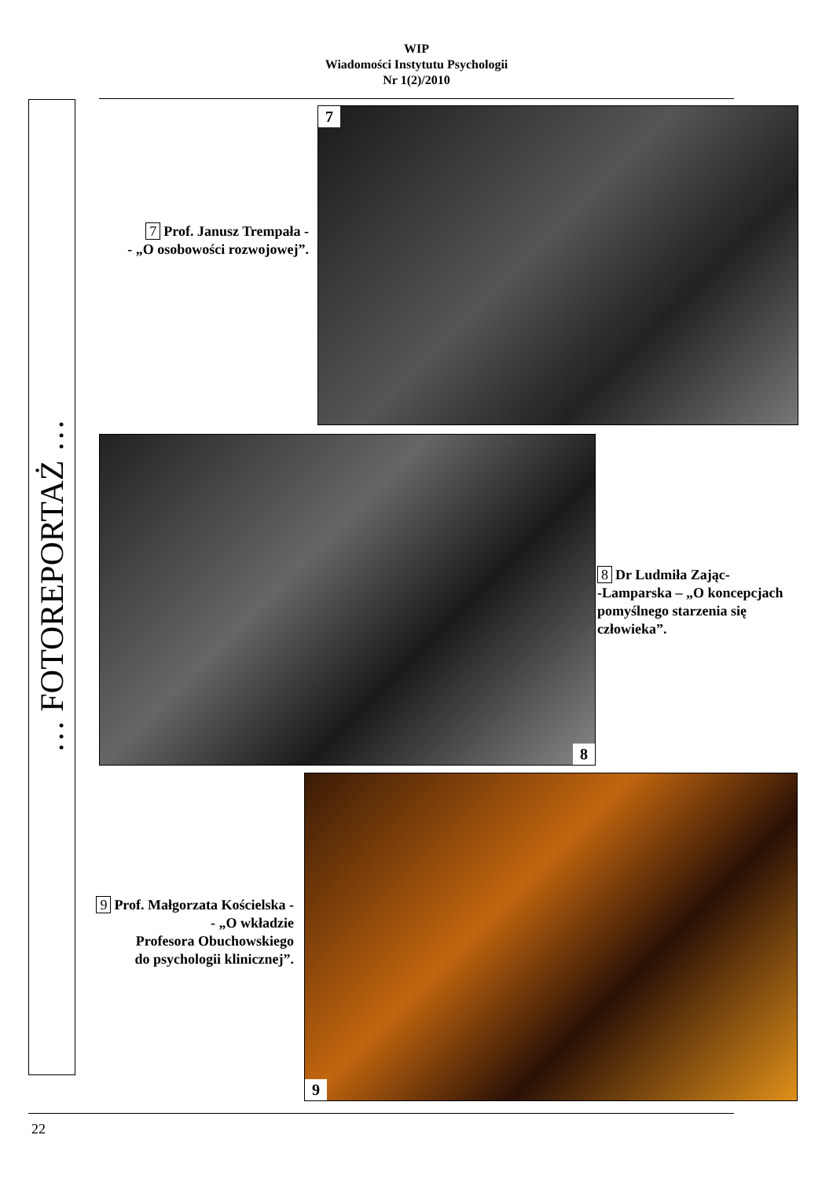WIP
Wiadomości Instytutu Psychologii
Nr 1(2)/2010
… FOTOREPORTAŻ …
7 Prof. Janusz Trempała -
- „O osobowości rozwojowej”.
7
8
8 Dr Ludmiła Zając-
-Lamparska – „O koncepcjach pomyślnego starzenia się człowieka”.
9 Prof. Małgorzata Kościelska -
- „O wkładzie
Profesora Obuchowskiego
do psychologii klinicznej”.
9
22